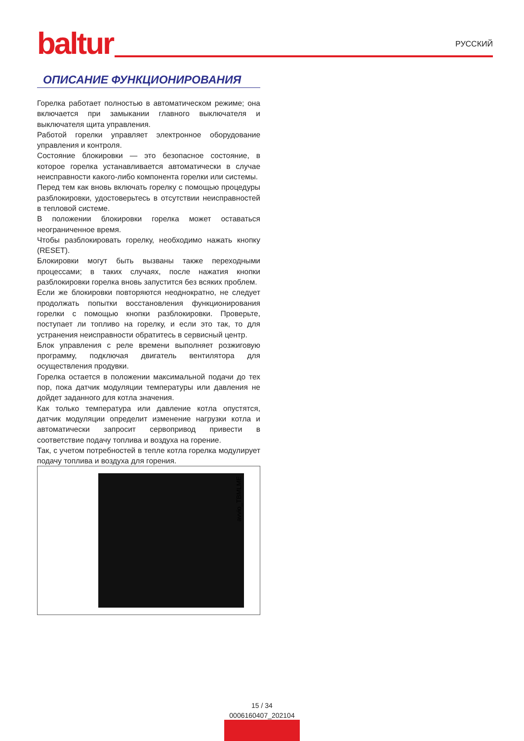baltur РУССКИЙ
ОПИСАНИЕ ФУНКЦИОНИРОВАНИЯ
Горелка работает полностью в автоматическом режиме; она включается при замыкании главного выключателя и выключателя щита управления.
Работой горелки управляет электронное оборудование управления и контроля.
Состояние блокировки — это безопасное состояние, в которое горелка устанавливается автоматически в случае неисправности какого-либо компонента горелки или системы.
Перед тем как вновь включать горелку с помощью процедуры разблокировки, удостоверьтесь в отсутствии неисправностей в тепловой системе.
В положении блокировки горелка может оставаться неограниченное время.
Чтобы разблокировать горелку, необходимо нажать кнопку (RESET).
Блокировки могут быть вызваны также переходными процессами; в таких случаях, после нажатия кнопки разблокировки горелка вновь запустится без всяких проблем.
Если же блокировки повторяются неоднократно, не следует продолжать попытки восстановления функционирования горелки с помощью кнопки разблокировки. Проверьте, поступает ли топливо на горелку, и если это так, то для устранения неисправности обратитесь в сервисный центр.
Блок управления с реле времени выполняет розжиговую программу, подключая двигатель вентилятора для осуществления продувки.
Горелка остается в положении максимальной подачи до тех пор, пока датчик модуляции температуры или давления не дойдет заданного для котла значения.
Как только температура или давление котла опустятся, датчик модуляции определит изменение нагрузки котла и автоматически запросит сервопривод привести в соответствие подачу топлива и воздуха на горение.
Так, с учетом потребностей в тепле котла горелка модулирует подачу топлива и воздуха для горения.
avvio_TBMLME
15 / 34
0006160407_202104